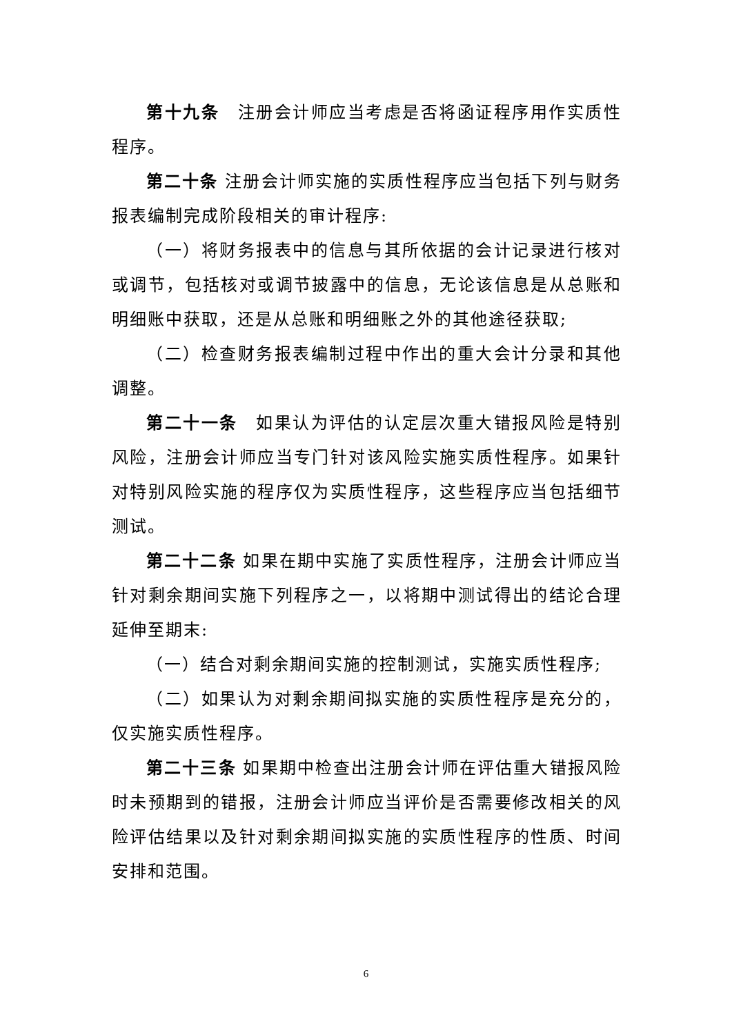第十九条　注册会计师应当考虑是否将函证程序用作实质性程序。
第二十条 注册会计师实施的实质性程序应当包括下列与财务报表编制完成阶段相关的审计程序:
（一）将财务报表中的信息与其所依据的会计记录进行核对或调节，包括核对或调节披露中的信息，无论该信息是从总账和明细账中获取，还是从总账和明细账之外的其他途径获取;
（二）检查财务报表编制过程中作出的重大会计分录和其他调整。
第二十一条　如果认为评估的认定层次重大错报风险是特别风险，注册会计师应当专门针对该风险实施实质性程序。如果针对特别风险实施的程序仅为实质性程序，这些程序应当包括细节测试。
第二十二条 如果在期中实施了实质性程序，注册会计师应当针对剩余期间实施下列程序之一，以将期中测试得出的结论合理延伸至期末:
（一）结合对剩余期间实施的控制测试，实施实质性程序;
（二）如果认为对剩余期间拟实施的实质性程序是充分的，仅实施实质性程序。
第二十三条 如果期中检查出注册会计师在评估重大错报风险时未预期到的错报，注册会计师应当评价是否需要修改相关的风险评估结果以及针对剩余期间拟实施的实质性程序的性质、时间安排和范围。
6